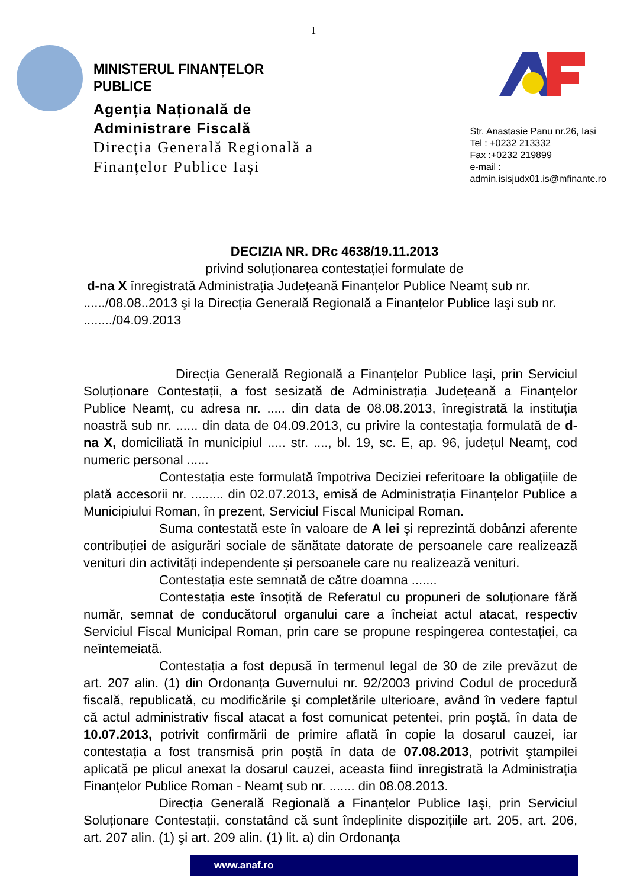1
MINISTERUL FINANȚELOR PUBLICE
Agenția Națională de
Administrare Fiscală
Direcția Generală Regională a Finanțelor Publice Iași
Str. Anastasie Panu nr.26, Iasi
Tel : +0232 213332
Fax :+0232 219899
e-mail : admin.isisjudx01.is@mfinante.ro
DECIZIA NR. DRc 4638/19.11.2013
privind soluționarea contestației formulate de
d-na X înregistrată Administrația Județeană Finanțelor Publice Neamț sub nr. ....../08.08..2013 şi la Direcția Generală Regională a Finanțelor Publice Iaşi sub nr. ......../04.09.2013
Direcția Generală Regională a Finanțelor Publice Iaşi, prin Serviciul Soluționare Contestații, a fost sesizată de Administrația Județeană a Finanțelor Publice Neamț, cu adresa nr. ..... din data de 08.08.2013, înregistrată la instituția noastră sub nr. ...... din data de 04.09.2013, cu privire la contestația formulată de d-na X, domiciliată în municipiul ..... str. ...., bl. 19, sc. E, ap. 96, județul Neamț, cod numeric personal ......
Contestația este formulată împotriva Deciziei referitoare la obligațiile de plată accesorii nr. ......... din 02.07.2013, emisă de Administrația Finanțelor Publice a Municipiului Roman, în prezent, Serviciul Fiscal Municipal Roman.
Suma contestată este în valoare de A lei şi reprezintă dobânzi aferente contribuției de asigurări sociale de sănătate datorate de persoanele care realizează venituri din activități independente şi persoanele care nu realizează venituri.
Contestația este semnată de către doamna .......
Contestația este însoțită de Referatul cu propuneri de soluționare fără număr, semnat de conducătorul organului care a încheiat actul atacat, respectiv Serviciul Fiscal Municipal Roman, prin care se propune respingerea contestației, ca neîntemeiată.
Contestația a fost depusă în termenul legal de 30 de zile prevăzut de art. 207 alin. (1) din Ordonanța Guvernului nr. 92/2003 privind Codul de procedură fiscală, republicată, cu modificările şi completările ulterioare, având în vedere faptul că actul administrativ fiscal atacat a fost comunicat petentei, prin poştă, în data de 10.07.2013, potrivit confirmării de primire aflată în copie la dosarul cauzei, iar contestația a fost transmisă prin poştă în data de 07.08.2013, potrivit ştampilei aplicată pe plicul anexat la dosarul cauzei, aceasta fiind înregistrată la Administrația Finanțelor Publice Roman - Neamț sub nr. ....... din 08.08.2013.
Direcția Generală Regională a Finanțelor Publice Iaşi, prin Serviciul Soluționare Contestații, constatând că sunt îndeplinite dispozițiile art. 205, art. 206, art. 207 alin. (1) şi art. 209 alin. (1) lit. a) din Ordonanța
www.anaf.ro